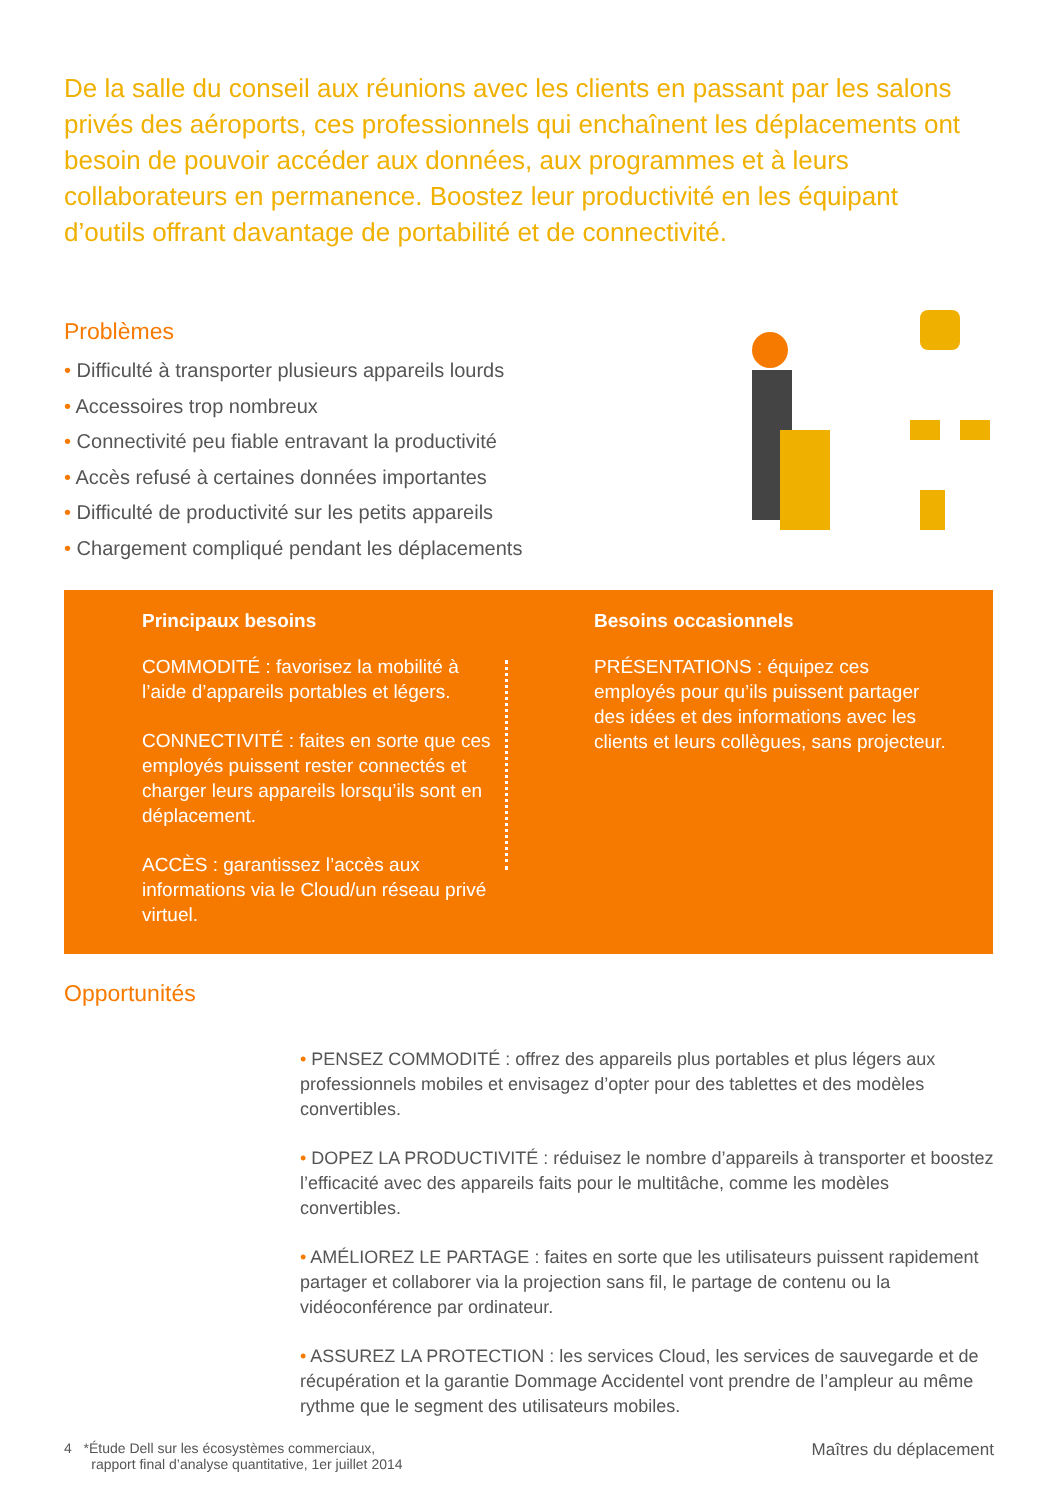De la salle du conseil aux réunions avec les clients en passant par les salons privés des aéroports, ces professionnels qui enchaînent les déplacements ont besoin de pouvoir accéder aux données, aux programmes et à leurs collaborateurs en permanence. Boostez leur productivité en les équipant d’outils offrant davantage de portabilité et de connectivité.
Problèmes
• Difficulté à transporter plusieurs appareils lourds
• Accessoires trop nombreux
• Connectivité peu fiable entravant la productivité
• Accès refusé à certaines données importantes
• Difficulté de productivité sur les petits appareils
• Chargement compliqué pendant les déplacements
Principaux besoins
COMMODITÉ : favorisez la mobilité à l’aide d’appareils portables et légers.
CONNECTIVITÉ : faites en sorte que ces employés puissent rester connectés et charger leurs appareils lorsqu’ils sont en déplacement.
ACCÈS : garantissez l’accès aux informations via le Cloud/un réseau privé virtuel.
Besoins occasionnels
PRÉSENTATIONS : équipez ces employés pour qu’ils puissent partager des idées et des informations avec les clients et leurs collègues, sans projecteur.
Opportunités
• PENSEZ COMMODITÉ : offrez des appareils plus portables et plus légers aux professionnels mobiles et envisagez d’opter pour des tablettes et des modèles convertibles.
• DOPEZ LA PRODUCTIVITÉ : réduisez le nombre d’appareils à transporter et boostez l’efficacité avec des appareils faits pour le multitâche, comme les modèles convertibles.
• AMÉLIOREZ LE PARTAGE : faites en sorte que les utilisateurs puissent rapidement partager et collaborer via la projection sans fil, le partage de contenu ou la vidéoconférence par ordinateur.
• ASSUREZ LA PROTECTION : les services Cloud, les services de sauvegarde et de récupération et la garantie Dommage Accidentel vont prendre de l’ampleur au même rythme que le segment des utilisateurs mobiles.
4 *Étude Dell sur les écosystèmes commerciaux,
rapport final d’analyse quantitative, 1er juillet 2014
Maîtres du déplacement